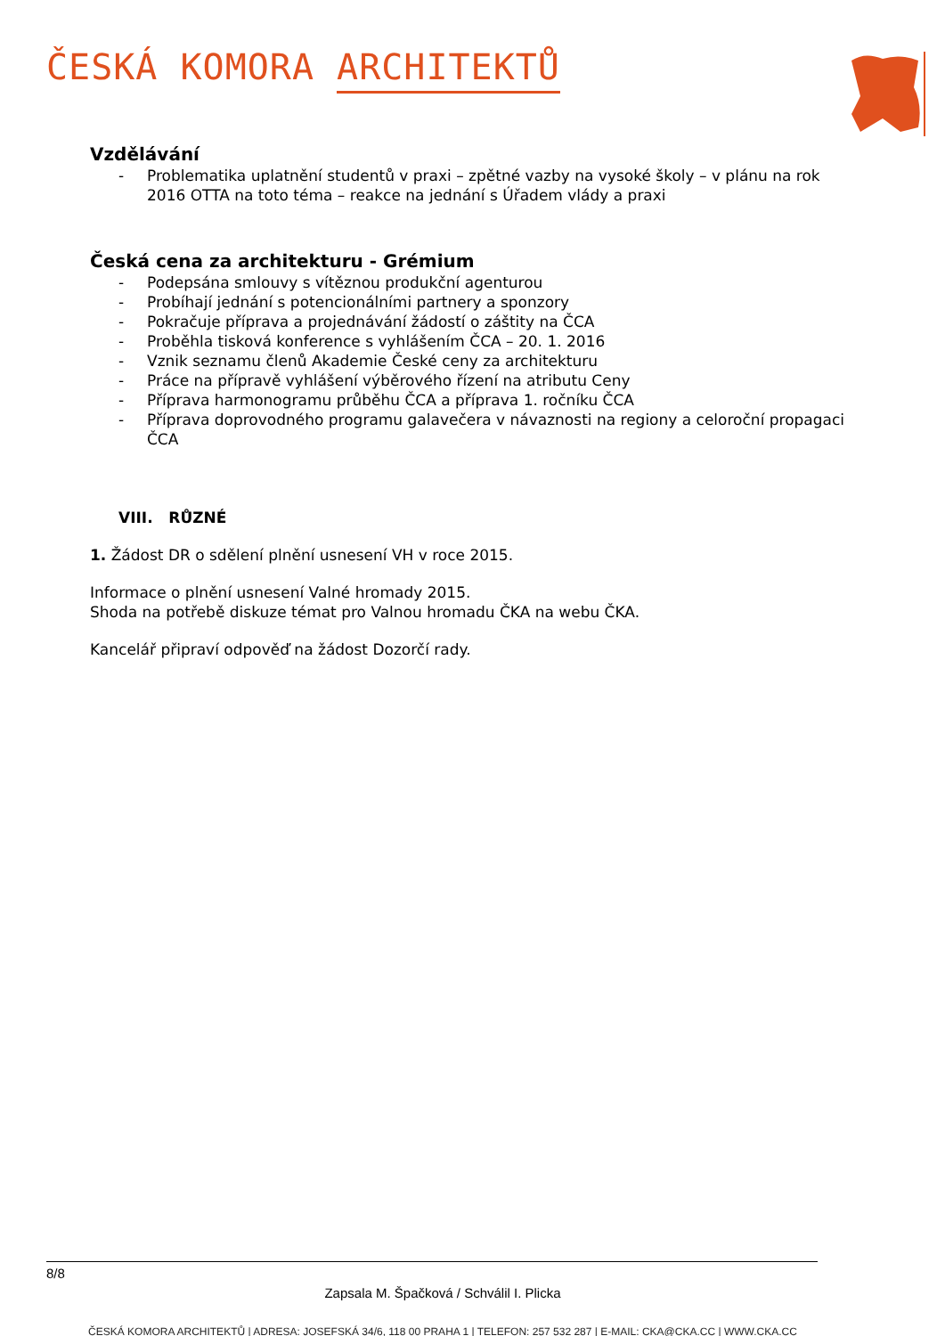ČESKÁ KOMORA ARCHITEKTŮ
Vzdělávání
- Problematika uplatnění studentů v praxi – zpětné vazby na vysoké školy – v plánu na rok 2016 OTTA na toto téma – reakce na jednání s Úřadem vlády a praxi
Česká cena za architekturu - Grémium
- Podepsána smlouvy s vítěznou produkční agenturou
- Probíhají jednání s potencionálními partnery a sponzory
- Pokračuje příprava a projednávání žádostí o záštity na ČCA
- Proběhla tisková konference s vyhlášením ČCA – 20. 1. 2016
- Vznik seznamu členů Akademie České ceny za architekturu
- Práce na přípravě vyhlášení výběrového řízení na atributu Ceny
- Příprava harmonogramu průběhu ČCA a příprava 1. ročníku ČCA
- Příprava doprovodného programu galavečera v návaznosti na regiony a celoroční propagaci ČCA
VIII. RŮZNÉ
1. Žádost DR o sdělení plnění usnesení VH v roce 2015.
Informace o plnění usnesení Valné hromady 2015.
Shoda na potřebě diskuze témat pro Valnou hromadu ČKA na webu ČKA.
Kancelář připraví odpověď na žádost Dozorčí rady.
8/8
Zapsala M. Špačková / Schválil I. Plicka
ČESKÁ KOMORA ARCHITEKTŮ | ADRESA: JOSEFSKÁ 34/6, 118 00 PRAHA 1 | TELEFON: 257 532 287 | E-MAIL: CKA@CKA.CC | WWW.CKA.CC